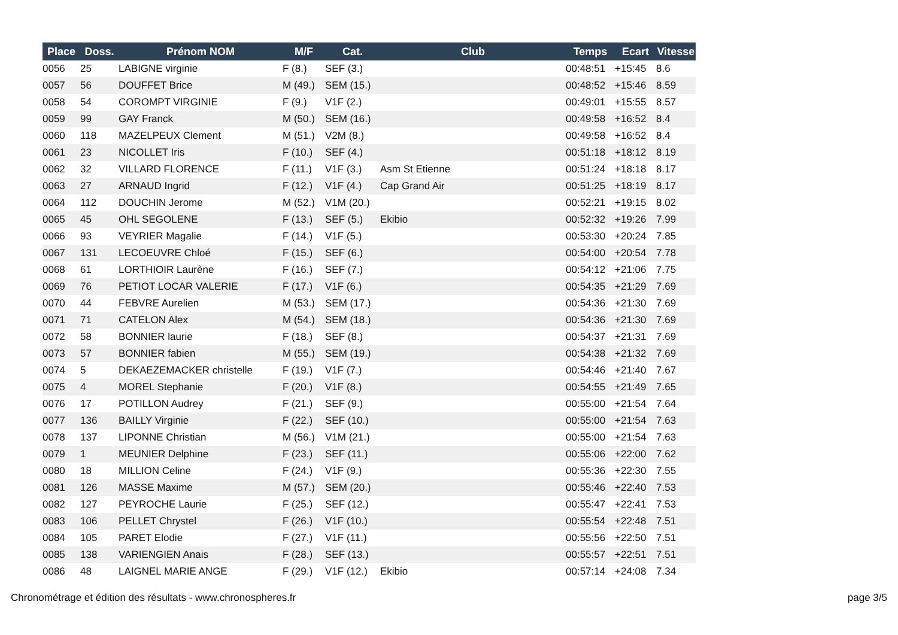| Place | Doss. | Prénom NOM | M/F | Cat. | Club | Temps | Ecart | Vitesse |
| --- | --- | --- | --- | --- | --- | --- | --- | --- |
| 0056 | 25 | LABIGNE virginie | F (8.) | SEF (3.) | | 00:48:51 | +15:45 | 8.6 |
| 0057 | 56 | DOUFFET Brice | M (49.) | SEM (15.) | | 00:48:52 | +15:46 | 8.59 |
| 0058 | 54 | COROMPT VIRGINIE | F (9.) | V1F (2.) | | 00:49:01 | +15:55 | 8.57 |
| 0059 | 99 | GAY Franck | M (50.) | SEM (16.) | | 00:49:58 | +16:52 | 8.4 |
| 0060 | 118 | MAZELPEUX Clement | M (51.) | V2M (8.) | | 00:49:58 | +16:52 | 8.4 |
| 0061 | 23 | NICOLLET Iris | F (10.) | SEF (4.) | | 00:51:18 | +18:12 | 8.19 |
| 0062 | 32 | VILLARD FLORENCE | F (11.) | V1F (3.) | Asm St Etienne | 00:51:24 | +18:18 | 8.17 |
| 0063 | 27 | ARNAUD Ingrid | F (12.) | V1F (4.) | Cap Grand Air | 00:51:25 | +18:19 | 8.17 |
| 0064 | 112 | DOUCHIN Jerome | M (52.) | V1M (20.) | | 00:52:21 | +19:15 | 8.02 |
| 0065 | 45 | OHL SEGOLENE | F (13.) | SEF (5.) | Ekibio | 00:52:32 | +19:26 | 7.99 |
| 0066 | 93 | VEYRIER Magalie | F (14.) | V1F (5.) | | 00:53:30 | +20:24 | 7.85 |
| 0067 | 131 | LECOEUVRE Chloé | F (15.) | SEF (6.) | | 00:54:00 | +20:54 | 7.78 |
| 0068 | 61 | LORTHIOIR Laurène | F (16.) | SEF (7.) | | 00:54:12 | +21:06 | 7.75 |
| 0069 | 76 | PETIOT LOCAR VALERIE | F (17.) | V1F (6.) | | 00:54:35 | +21:29 | 7.69 |
| 0070 | 44 | FEBVRE Aurelien | M (53.) | SEM (17.) | | 00:54:36 | +21:30 | 7.69 |
| 0071 | 71 | CATELON Alex | M (54.) | SEM (18.) | | 00:54:36 | +21:30 | 7.69 |
| 0072 | 58 | BONNIER laurie | F (18.) | SEF (8.) | | 00:54:37 | +21:31 | 7.69 |
| 0073 | 57 | BONNIER fabien | M (55.) | SEM (19.) | | 00:54:38 | +21:32 | 7.69 |
| 0074 | 5 | DEKAEZEMACKER christelle | F (19.) | V1F (7.) | | 00:54:46 | +21:40 | 7.67 |
| 0075 | 4 | MOREL Stephanie | F (20.) | V1F (8.) | | 00:54:55 | +21:49 | 7.65 |
| 0076 | 17 | POTILLON Audrey | F (21.) | SEF (9.) | | 00:55:00 | +21:54 | 7.64 |
| 0077 | 136 | BAILLY Virginie | F (22.) | SEF (10.) | | 00:55:00 | +21:54 | 7.63 |
| 0078 | 137 | LIPONNE Christian | M (56.) | V1M (21.) | | 00:55:00 | +21:54 | 7.63 |
| 0079 | 1 | MEUNIER Delphine | F (23.) | SEF (11.) | | 00:55:06 | +22:00 | 7.62 |
| 0080 | 18 | MILLION Celine | F (24.) | V1F (9.) | | 00:55:36 | +22:30 | 7.55 |
| 0081 | 126 | MASSE Maxime | M (57.) | SEM (20.) | | 00:55:46 | +22:40 | 7.53 |
| 0082 | 127 | PEYROCHE Laurie | F (25.) | SEF (12.) | | 00:55:47 | +22:41 | 7.53 |
| 0083 | 106 | PELLET Chrystel | F (26.) | V1F (10.) | | 00:55:54 | +22:48 | 7.51 |
| 0084 | 105 | PARET Elodie | F (27.) | V1F (11.) | | 00:55:56 | +22:50 | 7.51 |
| 0085 | 138 | VARIENGIEN Anais | F (28.) | SEF (13.) | | 00:55:57 | +22:51 | 7.51 |
| 0086 | 48 | LAIGNEL MARIE ANGE | F (29.) | V1F (12.) | Ekibio | 00:57:14 | +24:08 | 7.34 |
Chronométrage et édition des résultats - www.chronospheres.fr page 3/5